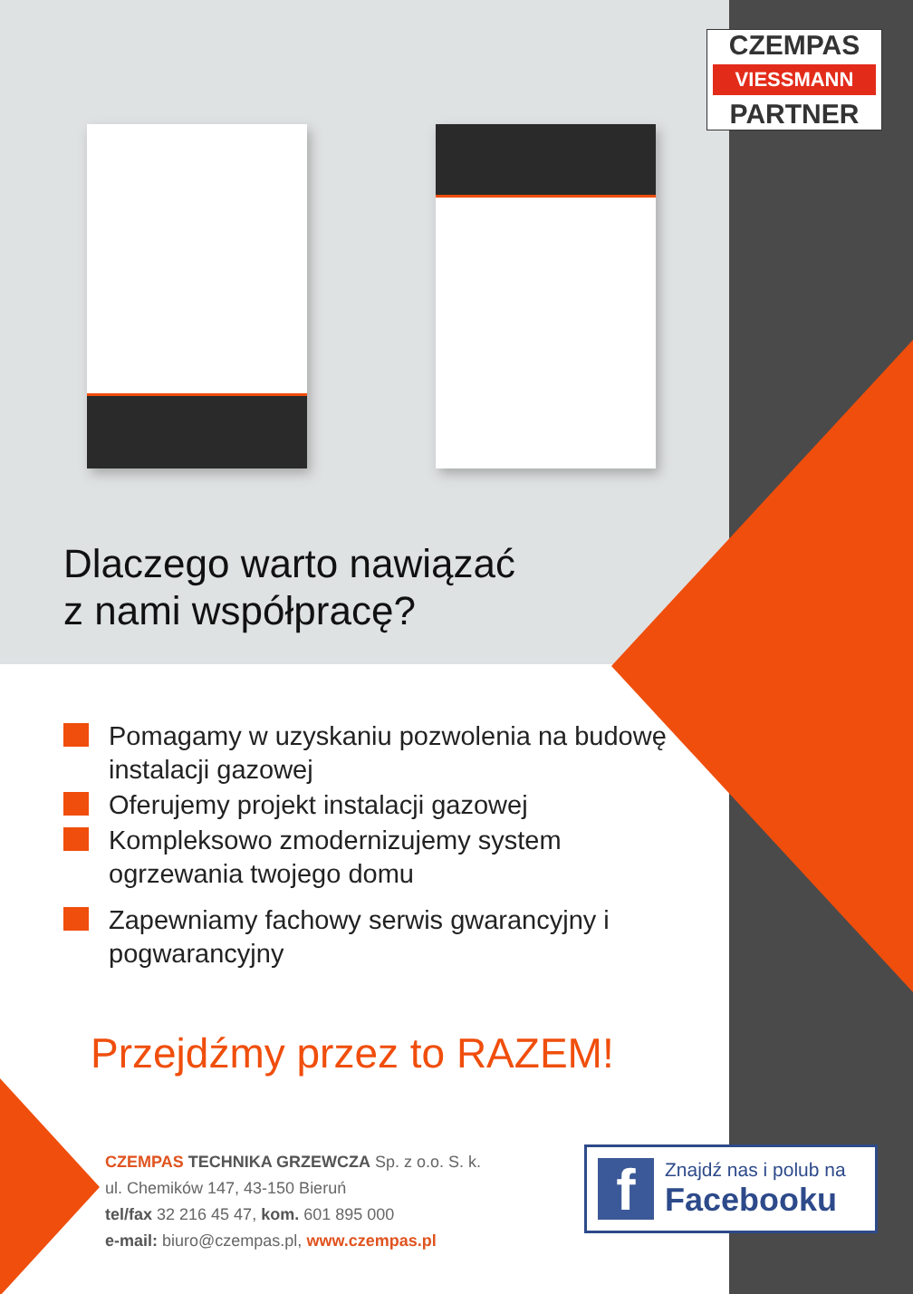CZEMPAS
VIESSMANN
PARTNER
Dlaczego warto nawiązać
z nami współpracę?
Pomagamy w uzyskaniu pozwolenia na budowę instalacji gazowej
Oferujemy projekt instalacji gazowej
Kompleksowo zmodernizujemy system ogrzewania twojego domu
Zapewniamy fachowy serwis gwarancyjny i pogwarancyjny
Przejdźmy przez to RAZEM!
CZEMPAS TECHNIKA GRZEWCZA Sp. z o.o. S. k.
ul. Chemików 147, 43-150 Bieruń
tel/fax 32 216 45 47, kom. 601 895 000
e-mail: biuro@czempas.pl, www.czempas.pl
f
Znajdź nas i polub na
Facebooku